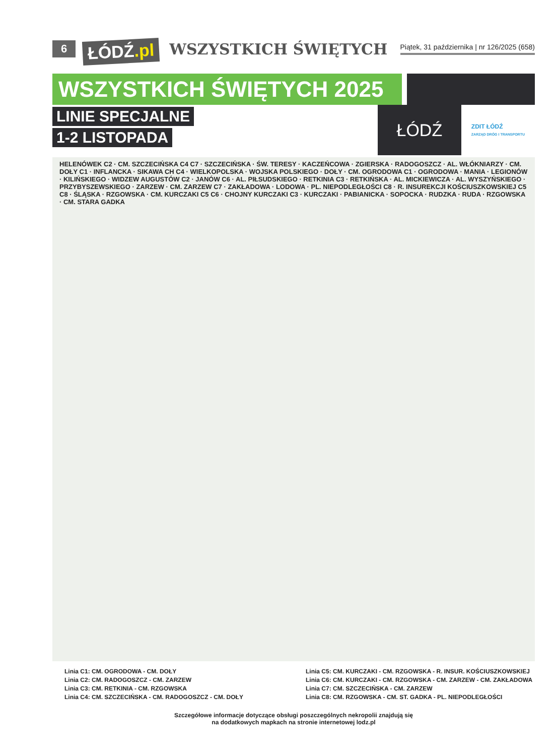6
ŁÓDŹ.pl
WSZYSTKICH ŚWIĘTYCH
Piątek, 31 października | nr 126/2025 (658)
WSZYSTKICH ŚWIĘTYCH 2025
LINIE SPECJALNE
1-2 LISTOPADA
ŁÓDŹ
ZDIT ŁÓDŹ
ZARZĄD DRÓG I TRANSPORTU
HELENÓWEK C2 · CM. SZCZECIŃSKA C4 C7 · SZCZECIŃSKA · ŚW. TERESY · KACZEŃCOWA · ZGIERSKA · RADOGOSZCZ · AL. WŁÓKNIARZY · CM. DOŁY C1 · INFLANCKA · SIKAWA CH C4 · WIELKOPOLSKA · WOJSKA POLSKIEGO · DOŁY · CM. OGRODOWA C1 · OGRODOWA · MANIA · LEGIONÓW · KILIŃSKIEGO · WIDZEW AUGUSTÓW C2 · JANÓW C6 · AL. PIŁSUDSKIEGO · RETKINIA C3 · RETKIŃSKA · AL. MICKIEWICZA · AL. WYSZYŃSKIEGO · PRZYBYSZEWSKIEGO · ZARZEW · CM. ZARZEW C7 · ZAKŁADOWA · LODOWA · PL. NIEPODLEGŁOŚCI C8 · R. INSUREKCJI KOŚCIUSZKOWSKIEJ C5 C8 · ŚLĄSKA · RZGOWSKA · CM. KURCZAKI C5 C6 · CHOJNY KURCZAKI C3 · KURCZAKI · PABIANICKA · SOPOCKA · RUDZKA · RUDA · RZGOWSKA · CM. STARA GADKA
Linia C1: CM. OGRODOWA - CM. DOŁY
Linia C2: CM. RADOGOSZCZ - CM. ZARZEW
Linia C3: CM. RETKINIA - CM. RZGOWSKA
Linia C4: CM. SZCZECIŃSKA - CM. RADOGOSZCZ - CM. DOŁY
Linia C5: CM. KURCZAKI - CM. RZGOWSKA - R. INSUR. KOŚCIUSZKOWSKIEJ
Linia C6: CM. KURCZAKI - CM. RZGOWSKA - CM. ZARZEW - CM. ZAKŁADOWA
Linia C7: CM. SZCZECIŃSKA - CM. ZARZEW
Linia C8: CM. RZGOWSKA - CM. ST. GADKA - PL. NIEPODLEGŁOŚCI
Szczegółowe informacje dotyczące obsługi poszczególnych nekropolii znajdują się
na dodatkowych mapkach na stronie internetowej lodz.pl